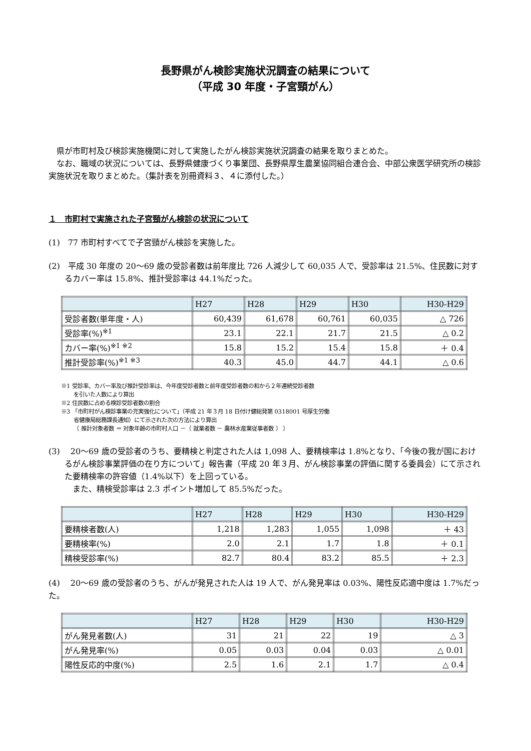長野県がん検診実施状況調査の結果について
（平成 30 年度・子宮頸がん）
県が市町村及び検診実施機関に対して実施したがん検診実施状況調査の結果を取りまとめた。
なお、職域の状況については、長野県健康づくり事業団、長野県厚生農業協同組合連合会、中部公衆医学研究所の検診実施状況を取りまとめた。（集計表を別冊資料３、４に添付した。）
１　市町村で実施された子宮頸がん検診の状況について
(1)　77 市町村すべてで子宮頸がん検診を実施した。
(2)　平成 30 年度の 20〜69 歳の受診者数は前年度比 726 人減少して 60,035 人で、受診率は 21.5%、住民数に対するカバー率は 15.8%、推計受診率は 44.1%だった。
| | H27 | H28 | H29 | H30 | H30-H29 |
| --- | --- | --- | --- | --- | --- |
| 受診者数(単年度・人) | 60,439 | 61,678 | 60,761 | 60,035 | △ 726 |
| 受診率(%)<sup>※1</sup> | 23.1 | 22.1 | 21.7 | 21.5 | △ 0.2 |
| カバー率(%)<sup>※1 ※2</sup> | 15.8 | 15.2 | 15.4 | 15.8 | ＋ 0.4 |
| 推計受診率(%)<sup>※1 ※3</sup> | 40.3 | 45.0 | 44.7 | 44.1 | △ 0.6 |
※1 受診率、カバー率及び推計受診率は、今年度受診者数と前年度受診者数の和から２年連続受診者数
を引いた人数により算出
※2 住民数に占める検診受診者数の割合
※3 「市町村がん検診事業の充実強化について」（平成 21 年３月 18 日付け健総発第 0318001 号厚生労働
省健康局総務課長通知）にて示された次の方法により算出
〔 推計対象者数 ＝ 対象年齢の市町村人口 －（ 就業者数 － 農林水産業従事者数 ） 〕
(3)　 20〜69 歳の受診者のうち、要精検と判定された人は 1,098 人、要精検率は 1.8%となり、「今後の我が国におけるがん検診事業評価の在り方について」報告書（平成 20 年３月、がん検診事業の評価に関する委員会）にて示された要精検率の許容値（1.4%以下）を上回っている。
　また、精検受診率は 2.3 ポイント増加して 85.5%だった。
| | H27 | H28 | H29 | H30 | H30-H29 |
| --- | --- | --- | --- | --- | --- |
| 要精検者数(人) | 1,218 | 1,283 | 1,055 | 1,098 | ＋ 43 |
| 要精検率(%) | 2.0 | 2.1 | 1.7 | 1.8 | ＋ 0.1 |
| 精検受診率(%) | 82.7 | 80.4 | 83.2 | 85.5 | ＋ 2.3 |
(4)　 20〜69 歳の受診者のうち、がんが発見された人は 19 人で、がん発見率は 0.03%、陽性反応適中度は 1.7%だった。
| | H27 | H28 | H29 | H30 | H30-H29 |
| --- | --- | --- | --- | --- | --- |
| がん発見者数(人) | 31 | 21 | 22 | 19 | △ 3 |
| がん発見率(%) | 0.05 | 0.03 | 0.04 | 0.03 | △ 0.01 |
| 陽性反応的中度(%) | 2.5 | 1.6 | 2.1 | 1.7 | △ 0.4 |